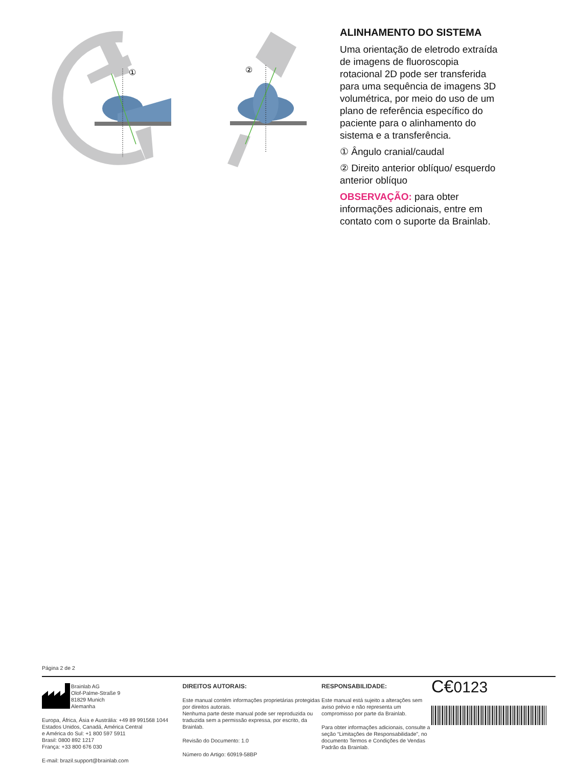①
②
ALINHAMENTO DO SISTEMA
Uma orientação de eletrodo extraída de imagens de fluoroscopia rotacional 2D pode ser transferida para uma sequência de imagens 3D volumétrica, por meio do uso de um plano de referência específico do paciente para o alinhamento do sistema e a transferência.
① Ângulo cranial/caudal
② Direito anterior oblíquo/ esquerdo anterior oblíquo
OBSERVAÇÃO: para obter informações adicionais, entre em contato com o suporte da Brainlab.
Página 2 de 2
Brainlab AG
Olof-Palme-Straße 9
81829 Munich
Alemanha
Europa, África, Ásia e Austrália: +49 89 991568 1044
Estados Unidos, Canadá, América Central
e América do Sul: +1 800 597 5911
Brasil: 0800 892 1217
França: +33 800 676 030
E-mail: brazil.support@brainlab.com
DIREITOS AUTORAIS:
Este manual contém informações proprietárias protegidas por direitos autorais.
Nenhuma parte deste manual pode ser reproduzida ou traduzida sem a permissão expressa, por escrito, da Brainlab.
Revisão do Documento: 1.0
Número do Artigo: 60919-58BP
RESPONSABILIDADE:
Este manual está sujeito a alterações sem aviso prévio e não representa um compromisso por parte da Brainlab.
Para obter informações adicionais, consulte a seção “Limitações de Responsabilidade”, no documento Termos e Condições de Vendas Padrão da Brainlab.
C€0123